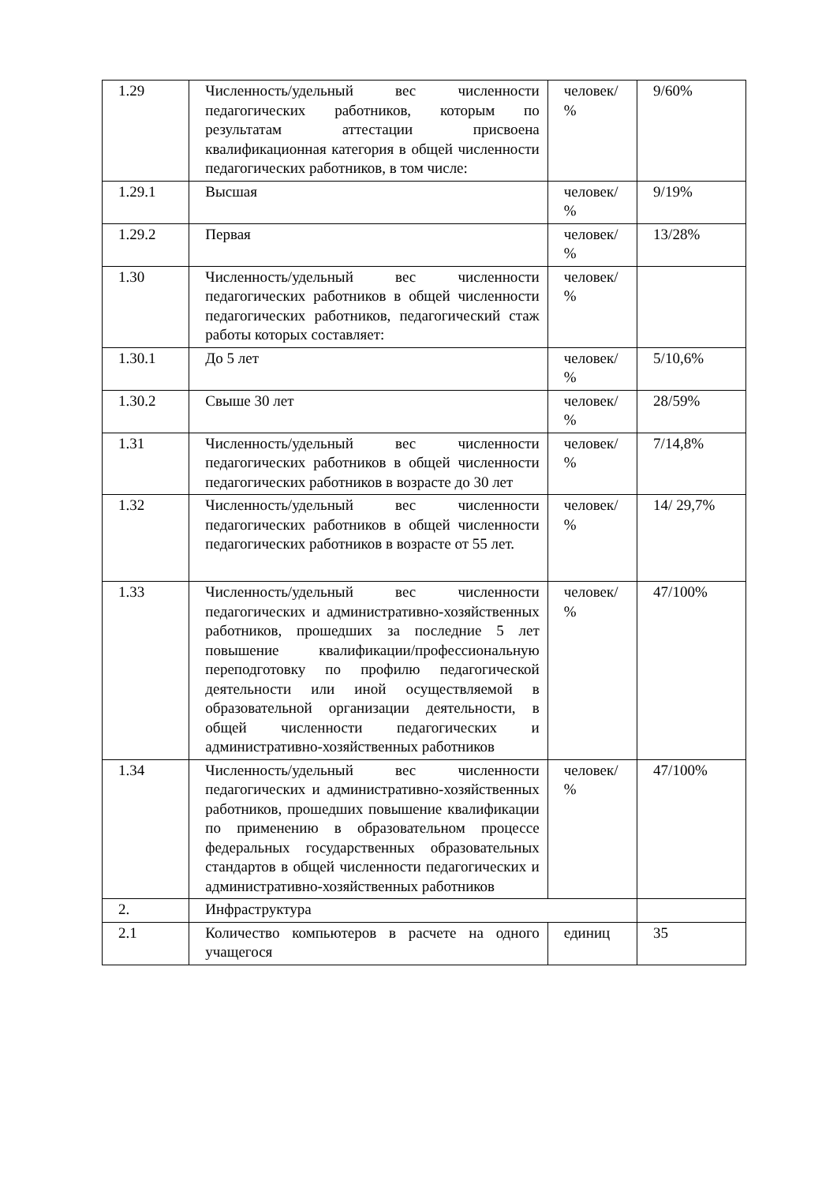| 1.29 | Численность/удельный вес численности педагогических работников, которым по результатам аттестации присвоена квалификационная категория в общей численности педагогических работников, в том числе: | человек/ % | 9/60% |
| 1.29.1 | Высшая | человек/ % | 9/19% |
| 1.29.2 | Первая | человек/ % | 13/28% |
| 1.30 | Численность/удельный вес численности педагогических работников в общей численности педагогических работников, педагогический стаж работы которых составляет: | человек/ % | |
| 1.30.1 | До 5 лет | человек/ % | 5/10,6% |
| 1.30.2 | Свыше 30 лет | человек/ % | 28/59% |
| 1.31 | Численность/удельный вес численности педагогических работников в общей численности педагогических работников в возрасте до 30 лет | человек/ % | 7/14,8% |
| 1.32 | Численность/удельный вес численности педагогических работников в общей численности педагогических работников в возрасте от 55 лет. | человек/ % | 14/ 29,7% |
| 1.33 | Численность/удельный вес численности педагогических и административно-хозяйственных работников, прошедших за последние 5 лет повышение квалификации/профессиональную переподготовку по профилю педагогической деятельности или иной осуществляемой в образовательной организации деятельности, в общей численности педагогических и административно-хозяйственных работников | человек/ % | 47/100% |
| 1.34 | Численность/удельный вес численности педагогических и административно-хозяйственных работников, прошедших повышение квалификации по применению в образовательном процессе федеральных государственных образовательных стандартов в общей численности педагогических и административно-хозяйственных работников | человек/ % | 47/100% |
| 2. | Инфраструктура | | |
| 2.1 | Количество компьютеров в расчете на одного учащегося | единиц | 35 |